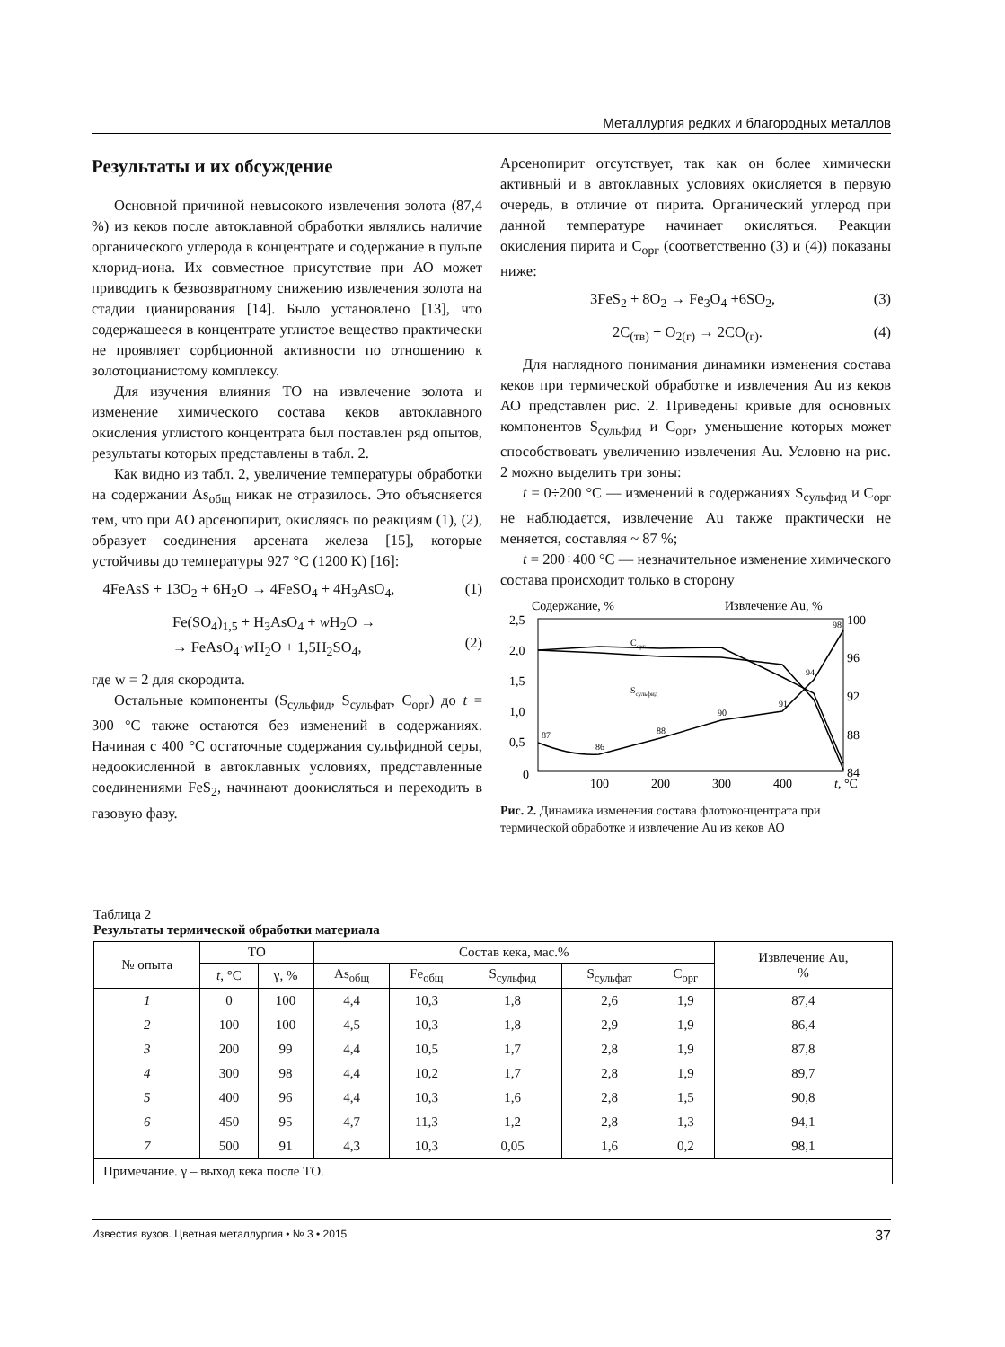Металлургия редких и благородных металлов
Результаты и их обсуждение
Основной причиной невысокого извлечения золота (87,4 %) из кеков после автоклавной обработки являлись наличие органического углерода в концентрате и содержание в пульпе хлорид-иона. Их совместное присутствие при АО может приводить к безвозвратному снижению извлечения золота на стадии цианирования [14]. Было установлено [13], что содержащееся в концентрате углистое вещество практически не проявляет сорбционной активности по отношению к золотоцианистому комплексу.
Для изучения влияния ТО на извлечение золота и изменение химического состава кеков автоклавного окисления углистого концентрата был поставлен ряд опытов, результаты которых представлены в табл. 2.
Как видно из табл. 2, увеличение температуры обработки на содержании As<sub>общ</sub> никак не отразилось. Это объясняется тем, что при АО арсенопирит, окисляясь по реакциям (1), (2), образует соединения арсената железа [15], которые устойчивы до температуры 927 °С (1200 K) [16]:
4FeAsS + 13O<sub>2</sub> + 6H<sub>2</sub>O → 4FeSO<sub>4</sub> + 4H<sub>3</sub>AsO<sub>4</sub>, (1)
Fe(SO<sub>4</sub>)<sub>1,5</sub> + H<sub>3</sub>AsO<sub>4</sub> + w H<sub>2</sub>O →
→ FeAsO<sub>4</sub>·w H<sub>2</sub>O + 1,5H<sub>2</sub>SO<sub>4</sub>,
(2)
где w = 2 для скородита.
Остальные компоненты (S<sub>сульфид</sub>, S<sub>сульфат</sub>, C<sub>орг</sub>) до t = 300 °С также остаются без изменений в содержаниях. Начиная с 400 °С остаточные содержания сульфидной серы, недоокисленной в автоклавных условиях, представленные соединениями FeS<sub>2</sub>, начинают доокисляться и переходить в газовую фазу.
Арсенопирит отсутствует, так как он более химически активный и в автоклавных условиях окисляется в первую очередь, в отличие от пирита. Органический углерод при данной температуре начинает окисляться. Реакции окисления пирита и C<sub>орг</sub> (соответственно (3) и (4)) показаны ниже:
3FeS<sub>2</sub> + 8O<sub>2</sub> → Fe<sub>3</sub>O<sub>4</sub> +6SO<sub>2</sub>, (3)
2C<sub>(тв)</sub> + O<sub>2(г)</sub> → 2CO<sub>(г)</sub>. (4)
Для наглядного понимания динамики изменения состава кеков при термической обработке и извлечения Au из кеков АО представлен рис. 2. Приведены кривые для основных компонентов S<sub>сульфид</sub> и C<sub>орг</sub>, уменьшение которых может способствовать увеличению извлечения Au. Условно на рис. 2 можно выделить три зоны:
t = 0÷200 °С — изменений в содержаниях S<sub>сульфид</sub> и C<sub>орг</sub> не наблюдается, извлечение Au также практически не меняется, составляя ~ 87 %;
t = 200÷400 °С — незначительное изменение химического состава происходит только в сторону
Содержание, %
Извлечение Au, %
2,5
2,0
1,5
1,0
0,5
0
100
96
92
88
84
100
200
300
400
t, °С
Cорг
Sсульфид
87
86
88
90
91
94
98
Рис. 2. Динамика изменения состава флотоконцентрата при термической обработке и извлечение Au из кеков АО
Таблица 2
Результаты термической обработки материала
| № опыта | ТО | | Состав кека, мас.% | | | | | Извлечение Au, % |
| --- | --- | --- | --- | --- | --- | --- | --- | --- |
| | t , °С | γ, % | As<sub>общ</sub> | Fe<sub>общ</sub> | S<sub>сульфид</sub> | S<sub>сульфат</sub> | C<sub>орг</sub> | |
| 1 | 0 | 100 | 4,4 | 10,3 | 1,8 | 2,6 | 1,9 | 87,4 |
| 2 | 100 | 100 | 4,5 | 10,3 | 1,8 | 2,9 | 1,9 | 86,4 |
| 3 | 200 | 99 | 4,4 | 10,5 | 1,7 | 2,8 | 1,9 | 87,8 |
| 4 | 300 | 98 | 4,4 | 10,2 | 1,7 | 2,8 | 1,9 | 89,7 |
| 5 | 400 | 96 | 4,4 | 10,3 | 1,6 | 2,8 | 1,5 | 90,8 |
| 6 | 450 | 95 | 4,7 | 11,3 | 1,2 | 2,8 | 1,3 | 94,1 |
| 7 | 500 | 91 | 4,3 | 10,3 | 0,05 | 1,6 | 0,2 | 98,1 |
| Примечание. γ – выход кека после ТО. | | | | | | | | |
Известия вузов. Цветная металлургия • № 3 • 2015 37